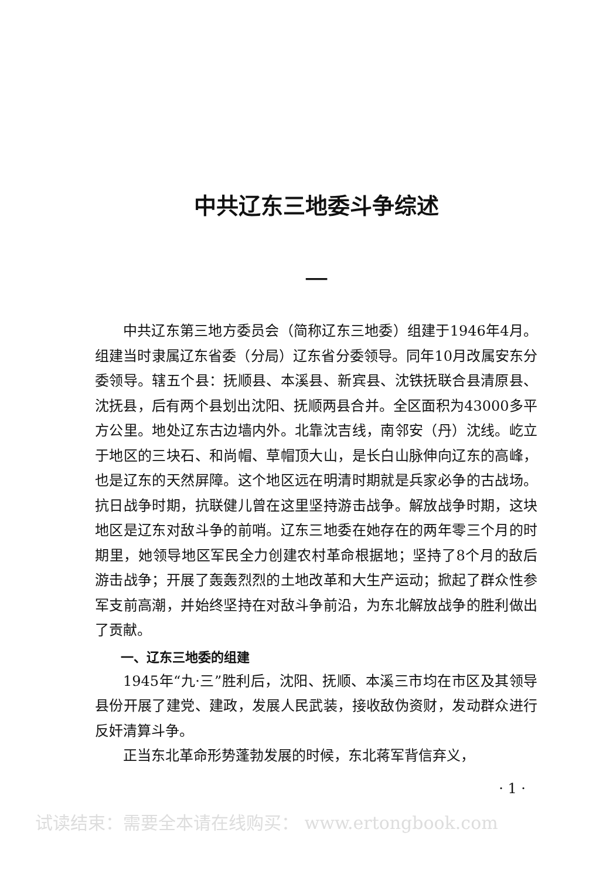中共辽东三地委斗争综述
一
中共辽东第三地方委员会（简称辽东三地委）组建于1946年4月。组建当时隶属辽东省委（分局）辽东省分委领导。同年10月改属安东分委领导。辖五个县：抚顺县、本溪县、新宾县、沈铁抚联合县清原县、沈抚县，后有两个县划出沈阳、抚顺两县合并。全区面积为43000多平方公里。地处辽东古边墙内外。北靠沈吉线，南邻安（丹）沈线。屹立于地区的三块石、和尚帽、草帽顶大山，是长白山脉伸向辽东的高峰，也是辽东的天然屏障。这个地区远在明清时期就是兵家必争的古战场。抗日战争时期，抗联健儿曾在这里坚持游击战争。解放战争时期，这块地区是辽东对敌斗争的前哨。辽东三地委在她存在的两年零三个月的时期里，她领导地区军民全力创建农村革命根据地；坚持了8个月的敌后游击战争；开展了轰轰烈烈的土地改革和大生产运动；掀起了群众性参军支前高潮，并始终坚持在对敌斗争前沿，为东北解放战争的胜利做出了贡献。
一、辽东三地委的组建
1945年“九·三”胜利后，沈阳、抚顺、本溪三市均在市区及其领导县份开展了建党、建政，发展人民武装，接收敌伪资财，发动群众进行反奸清算斗争。
正当东北革命形势蓬勃发展的时候，东北蒋军背信弃义，
· 1 ·
试读结束：需要全本请在线购买： www.ertongbook.com